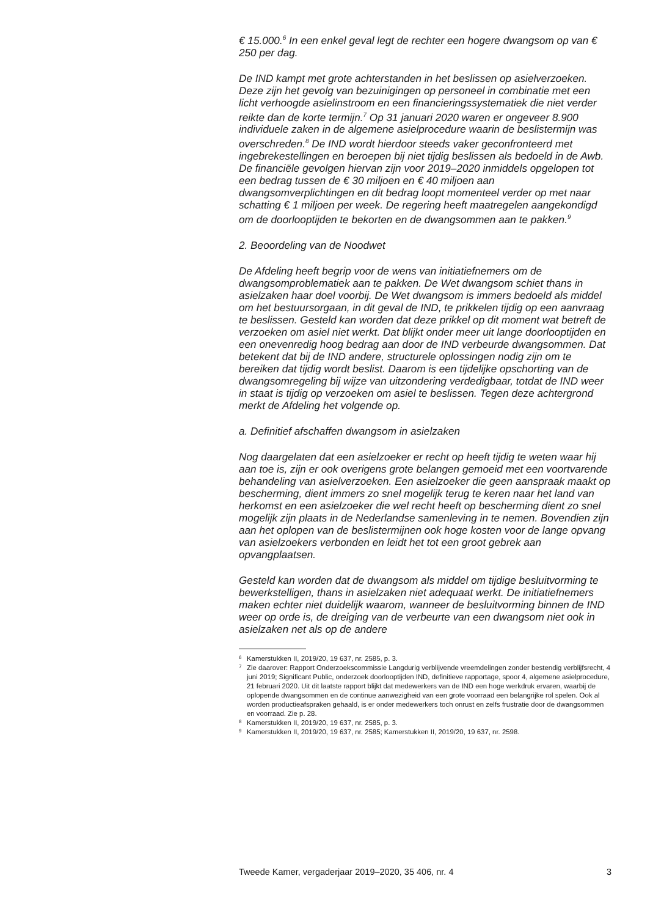€ 15.000.<sup>6</sup> In een enkel geval legt de rechter een hogere dwangsom op van € 250 per dag.
De IND kampt met grote achterstanden in het beslissen op asielverzoeken. Deze zijn het gevolg van bezuinigingen op personeel in combinatie met een licht verhoogde asielinstroom en een financieringssystematiek die niet verder reikte dan de korte termijn.<sup>7</sup> Op 31 januari 2020 waren er ongeveer 8.900 individuele zaken in de algemene asielprocedure waarin de beslistermijn was overschreden.<sup>8</sup> De IND wordt hierdoor steeds vaker geconfronteerd met ingebrekestellingen en beroepen bij niet tijdig beslissen als bedoeld in de Awb. De financiële gevolgen hiervan zijn voor 2019–2020 inmiddels opgelopen tot een bedrag tussen de € 30 miljoen en € 40 miljoen aan dwangsomverplichtingen en dit bedrag loopt momenteel verder op met naar schatting € 1 miljoen per week. De regering heeft maatregelen aangekondigd om de doorlooptijden te bekorten en de dwangsommen aan te pakken.<sup>9</sup>
2. Beoordeling van de Noodwet
De Afdeling heeft begrip voor de wens van initiatiefnemers om de dwangsomproblematiek aan te pakken. De Wet dwangsom schiet thans in asielzaken haar doel voorbij. De Wet dwangsom is immers bedoeld als middel om het bestuursorgaan, in dit geval de IND, te prikkelen tijdig op een aanvraag te beslissen. Gesteld kan worden dat deze prikkel op dit moment wat betreft de verzoeken om asiel niet werkt. Dat blijkt onder meer uit lange doorlooptijden en een onevenredig hoog bedrag aan door de IND verbeurde dwangsommen. Dat betekent dat bij de IND andere, structurele oplossingen nodig zijn om te bereiken dat tijdig wordt beslist. Daarom is een tijdelijke opschorting van de dwangsomregeling bij wijze van uitzondering verdedigbaar, totdat de IND weer in staat is tijdig op verzoeken om asiel te beslissen. Tegen deze achtergrond merkt de Afdeling het volgende op.
a. Definitief afschaffen dwangsom in asielzaken
Nog daargelaten dat een asielzoeker er recht op heeft tijdig te weten waar hij aan toe is, zijn er ook overigens grote belangen gemoeid met een voortvarende behandeling van asielverzoeken. Een asielzoeker die geen aanspraak maakt op bescherming, dient immers zo snel mogelijk terug te keren naar het land van herkomst en een asielzoeker die wel recht heeft op bescherming dient zo snel mogelijk zijn plaats in de Nederlandse samenleving in te nemen. Bovendien zijn aan het oplopen van de beslistermijnen ook hoge kosten voor de lange opvang van asielzoekers verbonden en leidt het tot een groot gebrek aan opvangplaatsen.
Gesteld kan worden dat de dwangsom als middel om tijdige besluitvorming te bewerkstelligen, thans in asielzaken niet adequaat werkt. De initiatiefnemers maken echter niet duidelijk waarom, wanneer de besluitvorming binnen de IND weer op orde is, de dreiging van de verbeurte van een dwangsom niet ook in asielzaken net als op de andere
6 Kamerstukken II, 2019/20, 19 637, nr. 2585, p. 3.
7 Zie daarover: Rapport Onderzoekscommissie Langdurig verblijvende vreemdelingen zonder bestendig verblijfsrecht, 4 juni 2019; Significant Public, onderzoek doorlooptijden IND, definitieve rapportage, spoor 4, algemene asielprocedure, 21 februari 2020. Uit dit laatste rapport blijkt dat medewerkers van de IND een hoge werkdruk ervaren, waarbij de oplopende dwangsommen en de continue aanwezigheid van een grote voorraad een belangrijke rol spelen. Ook al worden productieafspraken gehaald, is er onder medewerkers toch onrust en zelfs frustratie door de dwangsommen en voorraad. Zie p. 28.
8 Kamerstukken II, 2019/20, 19 637, nr. 2585, p. 3.
9 Kamerstukken II, 2019/20, 19 637, nr. 2585; Kamerstukken II, 2019/20, 19 637, nr. 2598.
Tweede Kamer, vergaderjaar 2019–2020, 35 406, nr. 4 3